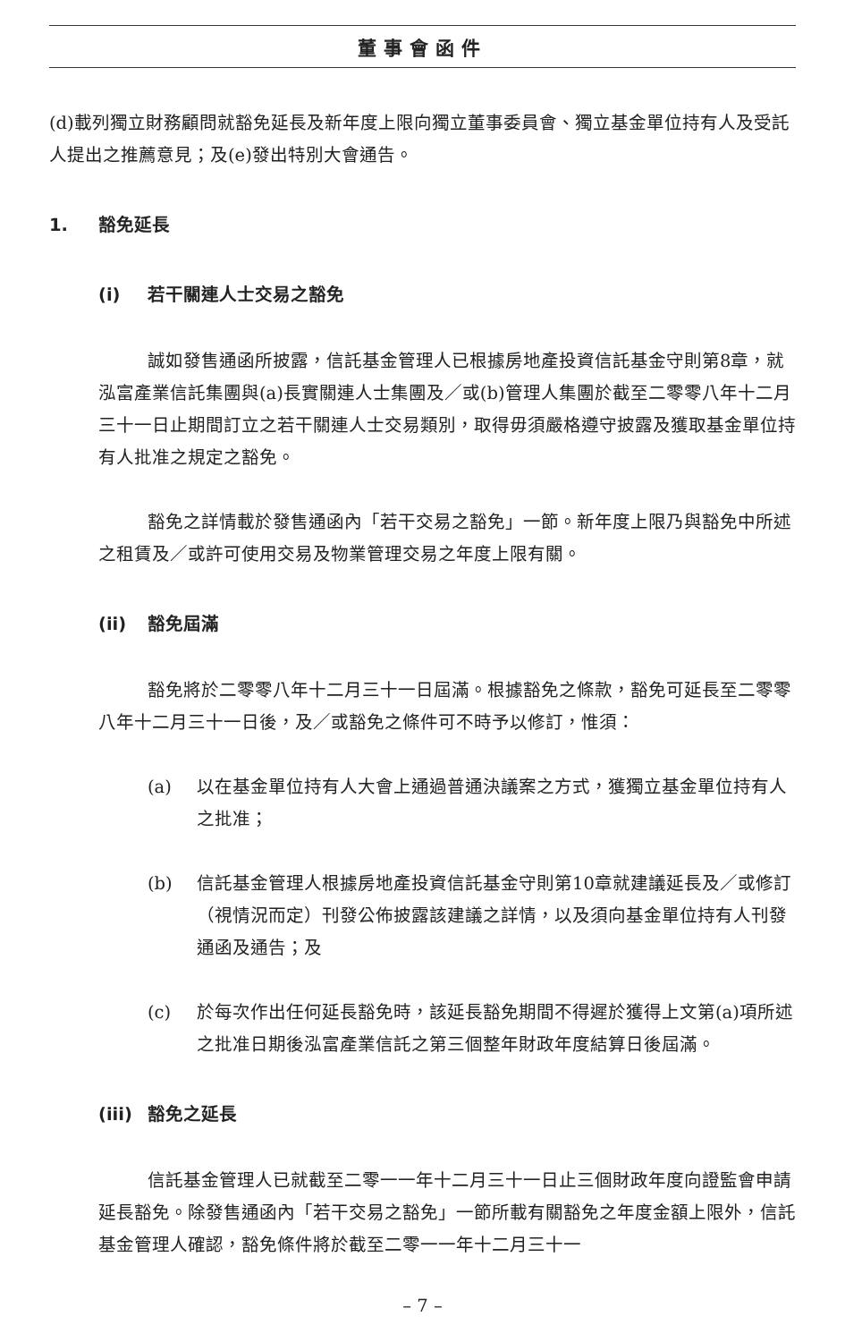董事會函件
(d)載列獨立財務顧問就豁免延長及新年度上限向獨立董事委員會、獨立基金單位持有人及受託人提出之推薦意見；及(e)發出特別大會通告。
1. 豁免延長
(i) 若干關連人士交易之豁免
誠如發售通函所披露，信託基金管理人已根據房地產投資信託基金守則第8章，就泓富產業信託集團與(a)長實關連人士集團及／或(b)管理人集團於截至二零零八年十二月三十一日止期間訂立之若干關連人士交易類別，取得毋須嚴格遵守披露及獲取基金單位持有人批准之規定之豁免。
豁免之詳情載於發售通函內「若干交易之豁免」一節。新年度上限乃與豁免中所述之租賃及／或許可使用交易及物業管理交易之年度上限有關。
(ii) 豁免屆滿
豁免將於二零零八年十二月三十一日屆滿。根據豁免之條款，豁免可延長至二零零八年十二月三十一日後，及／或豁免之條件可不時予以修訂，惟須：
(a) 以在基金單位持有人大會上通過普通決議案之方式，獲獨立基金單位持有人之批准；
(b) 信託基金管理人根據房地產投資信託基金守則第10章就建議延長及／或修訂（視情況而定）刊發公佈披露該建議之詳情，以及須向基金單位持有人刊發通函及通告；及
(c) 於每次作出任何延長豁免時，該延長豁免期間不得遲於獲得上文第(a)項所述之批准日期後泓富產業信託之第三個整年財政年度結算日後屆滿。
(iii) 豁免之延長
信託基金管理人已就截至二零一一年十二月三十一日止三個財政年度向證監會申請延長豁免。除發售通函內「若干交易之豁免」一節所載有關豁免之年度金額上限外，信託基金管理人確認，豁免條件將於截至二零一一年十二月三十一
– 7 –